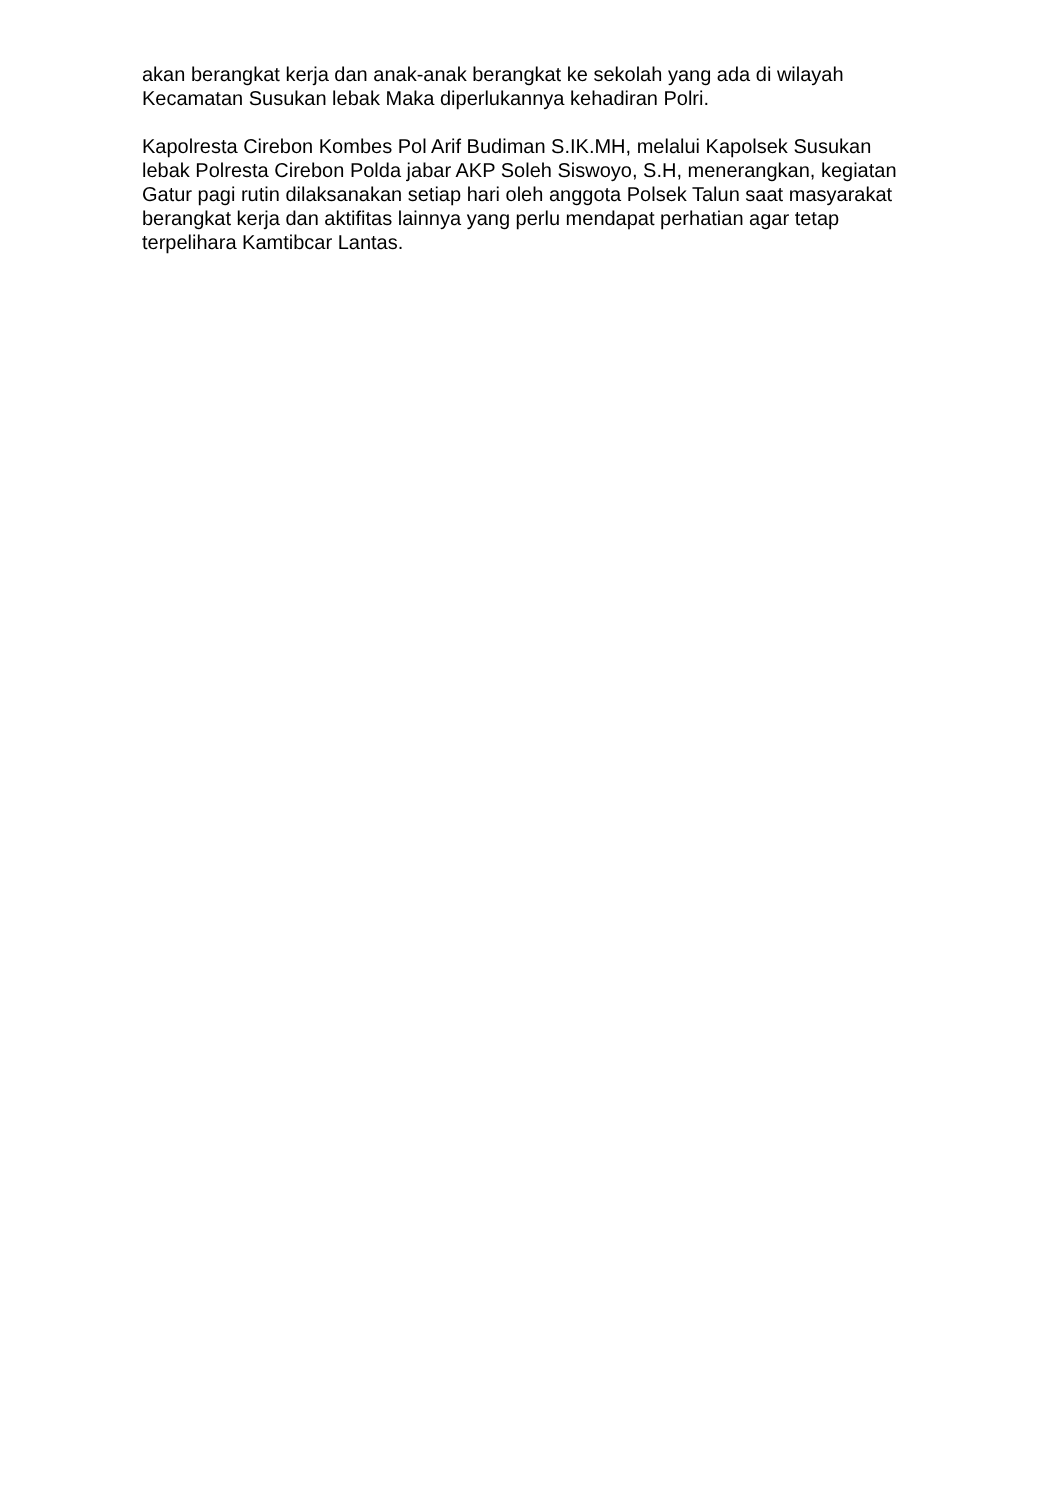akan berangkat kerja dan anak-anak berangkat ke sekolah yang ada di wilayah Kecamatan Susukan lebak Maka diperlukannya kehadiran Polri.
Kapolresta Cirebon Kombes Pol Arif Budiman S.IK.MH, melalui Kapolsek Susukan lebak Polresta Cirebon Polda jabar AKP Soleh Siswoyo, S.H, menerangkan, kegiatan Gatur pagi rutin dilaksanakan setiap hari oleh anggota Polsek Talun saat masyarakat berangkat kerja dan aktifitas lainnya yang perlu mendapat perhatian agar tetap terpelihara Kamtibcar Lantas.